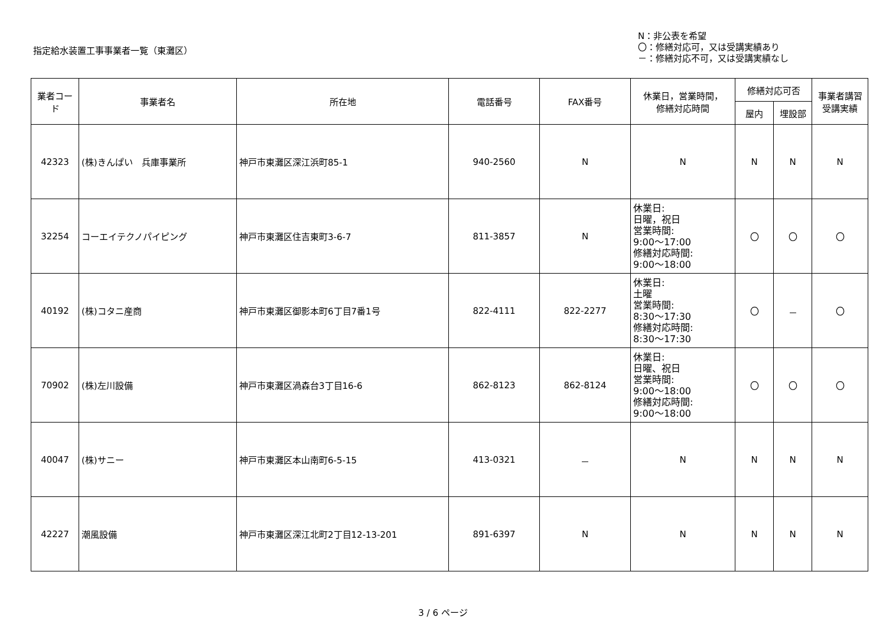指定給水装置工事事業者一覧（東灘区）
N：非公表を希望
〇：修繕対応可，又は受講実績あり
－：修繕対応不可，又は受講実績なし
| 業者コード | 事業者名 | 所在地 | 電話番号 | FAX番号 | 休業日，営業時間， 修繕対応時間 | 修繕対応可否 | | 事業者講習 受講実績 |
| --- | --- | --- | --- | --- | --- | --- | --- | --- |
| | | | | | | 屋内 | 埋設部 | |
| 42323 | (株)きんぱい 兵庫事業所 | 神戸市東灘区深江浜町85-1 | 940-2560 | N | N | N | N | N |
| 32254 | コーエイテクノパイピング | 神戸市東灘区住吉東町3-6-7 | 811-3857 | N | 休業日: 日曜，祝日 営業時間: 9:00～17:00 修繕対応時間: 9:00～18:00 | 〇 | 〇 | 〇 |
| 40192 | (株)コタニ産商 | 神戸市東灘区御影本町6丁目7番1号 | 822-4111 | 822-2277 | 休業日: 土曜 営業時間: 8:30～17:30 修繕対応時間: 8:30～17:30 | 〇 | － | 〇 |
| 70902 | (株)左川設備 | 神戸市東灘区渦森台3丁目16-6 | 862-8123 | 862-8124 | 休業日: 日曜、祝日 営業時間: 9:00～18:00 修繕対応時間: 9:00～18:00 | 〇 | 〇 | 〇 |
| 40047 | (株)サニー | 神戸市東灘区本山南町6-5-15 | 413-0321 | － | N | N | N | N |
| 42227 | 潮風設備 | 神戸市東灘区深江北町2丁目12-13-201 | 891-6397 | N | N | N | N | N |
3 / 6 ページ